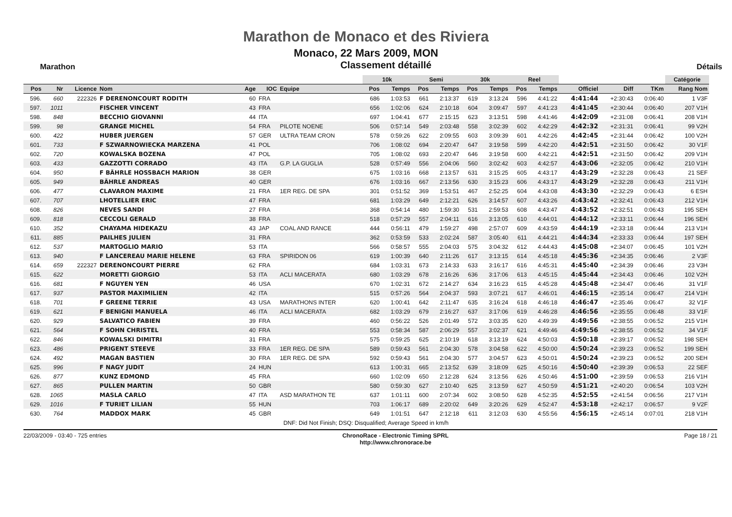Marathon de Monaco et des Riviera
Monaco, 22 Mars 2009, MON
Marathon Classement détaillé Détails
| | | | | | | | | 10k | | Semi | | 30k | | Reel | | | | | Catégorie |
| --- | --- | --- | --- | --- | --- | --- | --- | --- | --- | --- | --- | --- | --- | --- | --- | --- | --- | --- | --- |
| Pos | Nr | Licence | Nom | Age | IOC | Equipe | | Pos | Temps | Pos | Temps | Pos | Temps | Pos | Temps | Officiel | Diff | TKm | Rang Nom |
| 596. | 660 | 222326 | F DERENONCOURT RODITH | 60 | FRA | | | 686 | 1:03:53 | 661 | 2:13:37 | 619 | 3:13:24 | 596 | 4:41:22 | 4:41:44 | +2:30:43 | 0:06:40 | 1 V3F |
| 597. | 1011 | | FISCHER VINCENT | 43 | FRA | | | 656 | 1:02:06 | 624 | 2:10:18 | 604 | 3:09:47 | 597 | 4:41:23 | 4:41:45 | +2:30:44 | 0:06:40 | 207 V1H |
| 598. | 848 | | BECCHIO GIOVANNI | 44 | ITA | | | 697 | 1:04:41 | 677 | 2:15:15 | 623 | 3:13:51 | 598 | 4:41:46 | 4:42:09 | +2:31:08 | 0:06:41 | 208 V1H |
| 599. | 98 | | GRANGE MICHEL | 54 | FRA | PILOTE NOENE | | 506 | 0:57:14 | 549 | 2:03:48 | 558 | 3:02:39 | 602 | 4:42:29 | 4:42:32 | +2:31:31 | 0:06:41 | 99 V2H |
| 600. | 422 | | HUBER JUERGEN | 57 | GER | ULTRA TEAM CRON | | 578 | 0:59:26 | 622 | 2:09:55 | 603 | 3:09:39 | 601 | 4:42:26 | 4:42:45 | +2:31:44 | 0:06:42 | 100 V2H |
| 601. | 733 | | F SZWARNOWIECKA MARZENA | 41 | POL | | | 706 | 1:08:02 | 694 | 2:20:47 | 647 | 3:19:58 | 599 | 4:42:20 | 4:42:51 | +2:31:50 | 0:06:42 | 30 V1F |
| 602. | 720 | | KOWALSKA BOZENA | 47 | POL | | | 705 | 1:08:02 | 693 | 2:20:47 | 646 | 3:19:58 | 600 | 4:42:21 | 4:42:51 | +2:31:50 | 0:06:42 | 209 V1H |
| 603. | 433 | | GAZZOTTI CORRADO | 43 | ITA | G.P. LA GUGLIA | | 528 | 0:57:49 | 556 | 2:04:06 | 560 | 3:02:42 | 603 | 4:42:57 | 4:43:06 | +2:32:05 | 0:06:42 | 210 V1H |
| 604. | 950 | | F BÄHRLE HOSSBACH MARION | 38 | GER | | | 675 | 1:03:16 | 668 | 2:13:57 | 631 | 3:15:25 | 605 | 4:43:17 | 4:43:29 | +2:32:28 | 0:06:43 | 21 SEF |
| 605. | 949 | | BÄHRLE ANDREAS | 40 | GER | | | 676 | 1:03:16 | 667 | 2:13:56 | 630 | 3:15:23 | 606 | 4:43:17 | 4:43:29 | +2:32:28 | 0:06:43 | 211 V1H |
| 606. | 477 | | CLAVARON MAXIME | 21 | FRA | 1ER REG. DE SPA | | 301 | 0:51:52 | 369 | 1:53:51 | 467 | 2:52:25 | 604 | 4:43:08 | 4:43:30 | +2:32:29 | 0:06:43 | 6 ESH |
| 607. | 707 | | LHOTELLIER ERIC | 47 | FRA | | | 681 | 1:03:29 | 649 | 2:12:21 | 626 | 3:14:57 | 607 | 4:43:26 | 4:43:42 | +2:32:41 | 0:06:43 | 212 V1H |
| 608. | 826 | | NEVES SANDI | 27 | FRA | | | 368 | 0:54:14 | 480 | 1:59:30 | 531 | 2:59:53 | 608 | 4:43:47 | 4:43:52 | +2:32:51 | 0:06:43 | 195 SEH |
| 609. | 818 | | CECCOLI GERALD | 38 | FRA | | | 518 | 0:57:29 | 557 | 2:04:11 | 616 | 3:13:05 | 610 | 4:44:01 | 4:44:12 | +2:33:11 | 0:06:44 | 196 SEH |
| 610. | 352 | | CHAYAMA HIDEKAZU | 43 | JAP | COAL AND RANCE | | 444 | 0:56:11 | 479 | 1:59:27 | 498 | 2:57:07 | 609 | 4:43:59 | 4:44:19 | +2:33:18 | 0:06:44 | 213 V1H |
| 611. | 885 | | PAILHES JULIEN | 31 | FRA | | | 362 | 0:53:59 | 533 | 2:02:24 | 587 | 3:05:40 | 611 | 4:44:21 | 4:44:34 | +2:33:33 | 0:06:44 | 197 SEH |
| 612. | 537 | | MARTOGLIO MARIO | 53 | ITA | | | 566 | 0:58:57 | 555 | 2:04:03 | 575 | 3:04:32 | 612 | 4:44:43 | 4:45:08 | +2:34:07 | 0:06:45 | 101 V2H |
| 613. | 940 | | F LANCEREAU MARIE HELENE | 63 | FRA | SPIRIDON 06 | | 619 | 1:00:39 | 640 | 2:11:26 | 617 | 3:13:15 | 614 | 4:45:18 | 4:45:36 | +2:34:35 | 0:06:46 | 2 V3F |
| 614. | 659 | 222327 | DERENONCOURT PIERRE | 62 | FRA | | | 684 | 1:03:31 | 673 | 2:14:33 | 633 | 3:16:17 | 616 | 4:45:31 | 4:45:40 | +2:34:39 | 0:06:46 | 23 V3H |
| 615. | 622 | | MORETTI GIORGIO | 53 | ITA | ACLI MACERATA | | 680 | 1:03:29 | 678 | 2:16:26 | 636 | 3:17:06 | 613 | 4:45:15 | 4:45:44 | +2:34:43 | 0:06:46 | 102 V2H |
| 616. | 681 | | F NGUYEN YEN | 46 | USA | | | 670 | 1:02:31 | 672 | 2:14:27 | 634 | 3:16:23 | 615 | 4:45:28 | 4:45:48 | +2:34:47 | 0:06:46 | 31 V1F |
| 617. | 937 | | PASTOR MAXIMILIEN | 42 | ITA | | | 515 | 0:57:26 | 564 | 2:04:37 | 593 | 3:07:21 | 617 | 4:46:01 | 4:46:15 | +2:35:14 | 0:06:47 | 214 V1H |
| 618. | 701 | | F GREENE TERRIE | 43 | USA | MARATHONS INTER | | 620 | 1:00:41 | 642 | 2:11:47 | 635 | 3:16:24 | 618 | 4:46:18 | 4:46:47 | +2:35:46 | 0:06:47 | 32 V1F |
| 619. | 621 | | F BENIGNI MANUELA | 46 | ITA | ACLI MACERATA | | 682 | 1:03:29 | 679 | 2:16:27 | 637 | 3:17:06 | 619 | 4:46:28 | 4:46:56 | +2:35:55 | 0:06:48 | 33 V1F |
| 620. | 929 | | SALVATICO FABIEN | 39 | FRA | | | 460 | 0:56:22 | 526 | 2:01:49 | 572 | 3:03:35 | 620 | 4:49:39 | 4:49:56 | +2:38:55 | 0:06:52 | 215 V1H |
| 621. | 564 | | F SOHN CHRISTEL | 40 | FRA | | | 553 | 0:58:34 | 587 | 2:06:29 | 557 | 3:02:37 | 621 | 4:49:46 | 4:49:56 | +2:38:55 | 0:06:52 | 34 V1F |
| 622. | 846 | | KOWALSKI DIMITRI | 31 | FRA | | | 575 | 0:59:25 | 625 | 2:10:19 | 618 | 3:13:19 | 624 | 4:50:03 | 4:50:18 | +2:39:17 | 0:06:52 | 198 SEH |
| 623. | 486 | | PRIGENT STEEVE | 33 | FRA | 1ER REG. DE SPA | | 589 | 0:59:43 | 561 | 2:04:30 | 578 | 3:04:58 | 622 | 4:50:00 | 4:50:24 | +2:39:23 | 0:06:52 | 199 SEH |
| 624. | 492 | | MAGAN BASTIEN | 30 | FRA | 1ER REG. DE SPA | | 592 | 0:59:43 | 561 | 2:04:30 | 577 | 3:04:57 | 623 | 4:50:01 | 4:50:24 | +2:39:23 | 0:06:52 | 200 SEH |
| 625. | 996 | | F NAGY JUDIT | 24 | HUN | | | 613 | 1:00:31 | 665 | 2:13:52 | 639 | 3:18:09 | 625 | 4:50:16 | 4:50:40 | +2:39:39 | 0:06:53 | 22 SEF |
| 626. | 877 | | KUNZ EDMOND | 45 | FRA | | | 660 | 1:02:09 | 650 | 2:12:28 | 624 | 3:13:56 | 626 | 4:50:46 | 4:51:00 | +2:39:59 | 0:06:53 | 216 V1H |
| 627. | 865 | | PULLEN MARTIN | 50 | GBR | | | 580 | 0:59:30 | 627 | 2:10:40 | 625 | 3:13:59 | 627 | 4:50:59 | 4:51:21 | +2:40:20 | 0:06:54 | 103 V2H |
| 628. | 1065 | | MASLA CARLO | 47 | ITA | ASD MARATHON TE | | 637 | 1:01:11 | 600 | 2:07:34 | 602 | 3:08:50 | 628 | 4:52:35 | 4:52:55 | +2:41:54 | 0:06:56 | 217 V1H |
| 629. | 1016 | | F TURIET LILIAN | 55 | HUN | | | 703 | 1:06:17 | 689 | 2:20:02 | 649 | 3:20:26 | 629 | 4:52:47 | 4:53:18 | +2:42:17 | 0:06:57 | 9 V2F |
| 630. | 764 | | MADDOX MARK | 45 | GBR | | | 649 | 1:01:51 | 647 | 2:12:18 | 611 | 3:12:03 | 630 | 4:55:56 | 4:56:15 | +2:45:14 | 0:07:01 | 218 V1H |
DNF: Did Not Finish; DSQ: Disqualified; Average Speed in km/h
22/03/2009 - 03:40 - 725 entries ChronoRace - Electronic Timing SPRL
http://www.chronorace.be Page 18 / 21